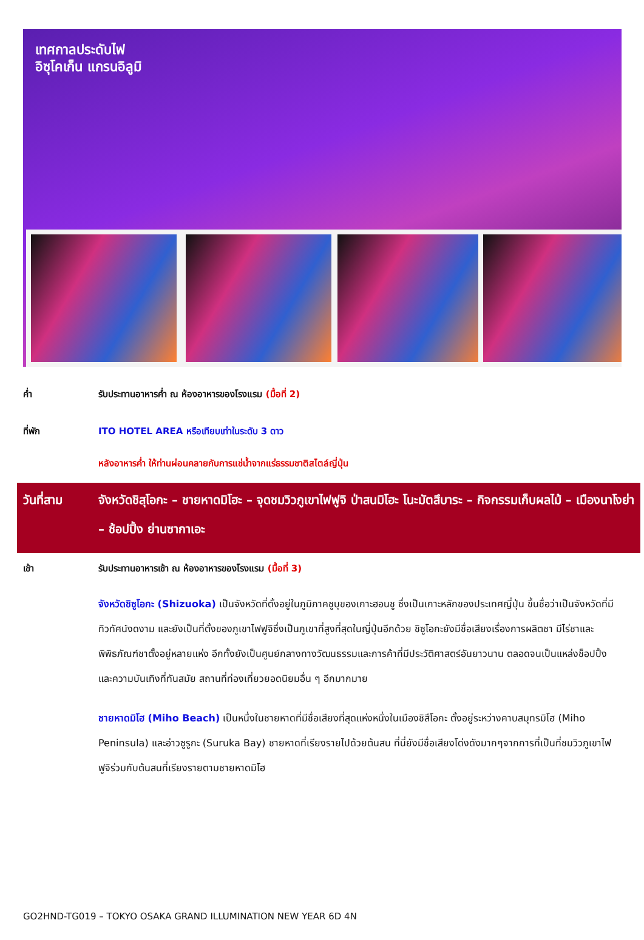เทศกาลประดับไฟ
อิซุโคเก็น แกรนอิลูมิ
ค่ำ รับประทานอาหารค่ำ ณ ห้องอาหารของโรงแรม (มื้อที่ 2)
ที่พัก ITO HOTEL AREA หรือเทียบเท่าในระดับ 3 ดาว
หลังอาหารค่ำ ให้ท่านผ่อนคลายกับการแช่น้ำจากแร่ธรรมชาติสไตล์ญี่ปุ่น
วันที่สาม จังหวัดชิสุโอกะ – ชายหาดมิโฮะ – จุดชมวิวภูเขาไฟฟูจิ ป่าสนมิโฮะ โนะมัตสึบาระ – กิจกรรมเก็บผลไม้ – เมืองนาโงย่า – ช้อปปิ้ง ย่านซากาเอะ
เช้า รับประทานอาหารเช้า ณ ห้องอาหารของโรงแรม (มื้อที่ 3)
จังหวัดชิซูโอกะ (Shizuoka) เป็นจังหวัดที่ตั้งอยู่ในภูมิภาคชูบุของเกาะฮอนชู ซึ่งเป็นเกาะหลักของประเทศญี่ปุ่น ขึ้นชื่อว่าเป็นจังหวัดที่มีทิวทัศน์งดงาม และยังเป็นที่ตั้งของภูเขาไฟฟูจิซึ่งเป็นภูเขาที่สูงที่สุดในญี่ปุ่นอีกด้วย ชิซูโอกะยังมีชื่อเสียงเรื่องการผลิตชา มีไร่ชาและพิพิธภัณฑ์ชาตั้งอยู่หลายแห่ง อีกทั้งยังเป็นศูนย์กลางทางวัฒนธรรมและการค้าที่มีประวัติศาสตร์อันยาวนาน ตลอดจนเป็นแหล่งช็อปปิ้งและความบันเทิงที่ทันสมัย สถานที่ท่องเที่ยวยอดนิยมอื่น ๆ อีกมากมาย
ชายหาดมิโฮ (Miho Beach) เป็นหนึ่งในชายหาดที่มีชื่อเสียงที่สุดแห่งหนึ่งในเมืองชิสึโอกะ ตั้งอยู่ระหว่างคาบสมุทรมิโฮ (Miho Peninsula) และอ่าวซูรูกะ (Suruka Bay) ชายหาดที่เรียงรายไปด้วยต้นสน ที่นี่ยังมีชื่อเสียงโด่งดังมากๆจากการที่เป็นที่ชมวิวภูเขาไฟฟูจิร่วมกับต้นสนที่เรียงรายตามชายหาดมิโฮ
GO2HND-TG019 – TOKYO OSAKA GRAND ILLUMINATION NEW YEAR 6D 4N